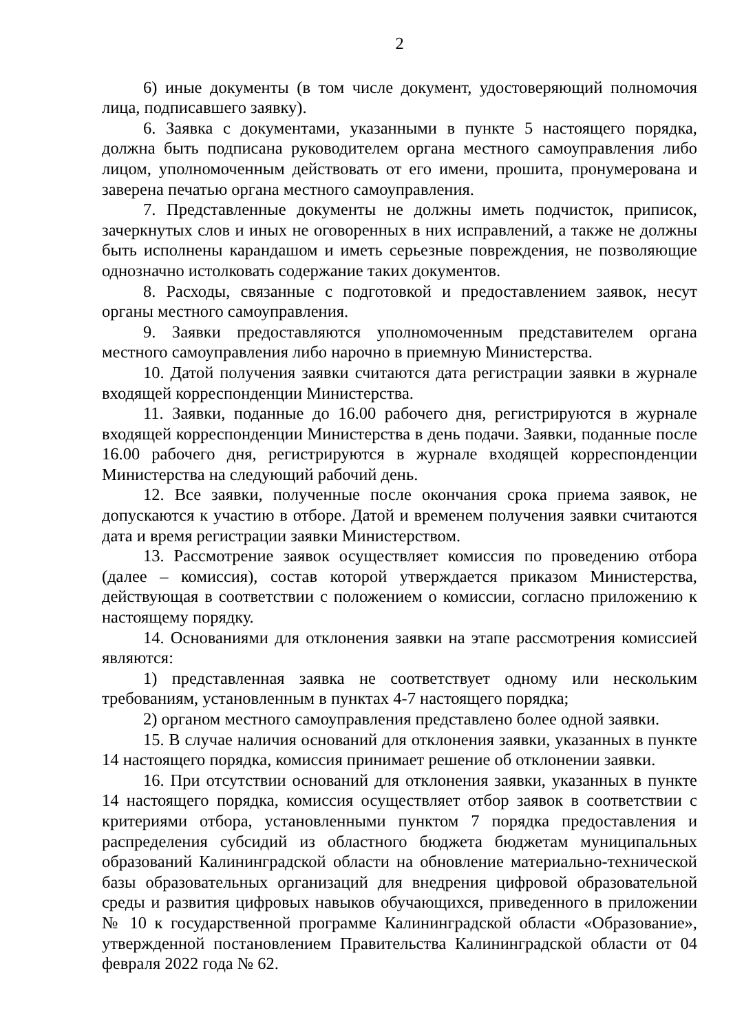2
6) иные документы (в том числе документ, удостоверяющий полномочия лица, подписавшего заявку).
6. Заявка с документами, указанными в пункте 5 настоящего порядка, должна быть подписана руководителем органа местного самоуправления либо лицом, уполномоченным действовать от его имени, прошита, пронумерована и заверена печатью органа местного самоуправления.
7. Представленные документы не должны иметь подчисток, приписок, зачеркнутых слов и иных не оговоренных в них исправлений, а также не должны быть исполнены карандашом и иметь серьезные повреждения, не позволяющие однозначно истолковать содержание таких документов.
8. Расходы, связанные с подготовкой и предоставлением заявок, несут органы местного самоуправления.
9. Заявки предоставляются уполномоченным представителем органа местного самоуправления либо нарочно в приемную Министерства.
10. Датой получения заявки считаются дата регистрации заявки в журнале входящей корреспонденции Министерства.
11. Заявки, поданные до 16.00 рабочего дня, регистрируются в журнале входящей корреспонденции Министерства в день подачи. Заявки, поданные после 16.00 рабочего дня, регистрируются в журнале входящей корреспонденции Министерства на следующий рабочий день.
12. Все заявки, полученные после окончания срока приема заявок, не допускаются к участию в отборе. Датой и временем получения заявки считаются дата и время регистрации заявки Министерством.
13. Рассмотрение заявок осуществляет комиссия по проведению отбора (далее – комиссия), состав которой утверждается приказом Министерства, действующая в соответствии с положением о комиссии, согласно приложению к настоящему порядку.
14. Основаниями для отклонения заявки на этапе рассмотрения комиссией являются:
1) представленная заявка не соответствует одному или нескольким требованиям, установленным в пунктах 4-7 настоящего порядка;
2) органом местного самоуправления представлено более одной заявки.
15. В случае наличия оснований для отклонения заявки, указанных в пункте 14 настоящего порядка, комиссия принимает решение об отклонении заявки.
16. При отсутствии оснований для отклонения заявки, указанных в пункте 14 настоящего порядка, комиссия осуществляет отбор заявок в соответствии с критериями отбора, установленными пунктом 7 порядка предоставления и распределения субсидий из областного бюджета бюджетам муниципальных образований Калининградской области на обновление материально-технической базы образовательных организаций для внедрения цифровой образовательной среды и развития цифровых навыков обучающихся, приведенного в приложении № 10 к государственной программе Калининградской области «Образование», утвержденной постановлением Правительства Калининградской области от 04 февраля 2022 года № 62.